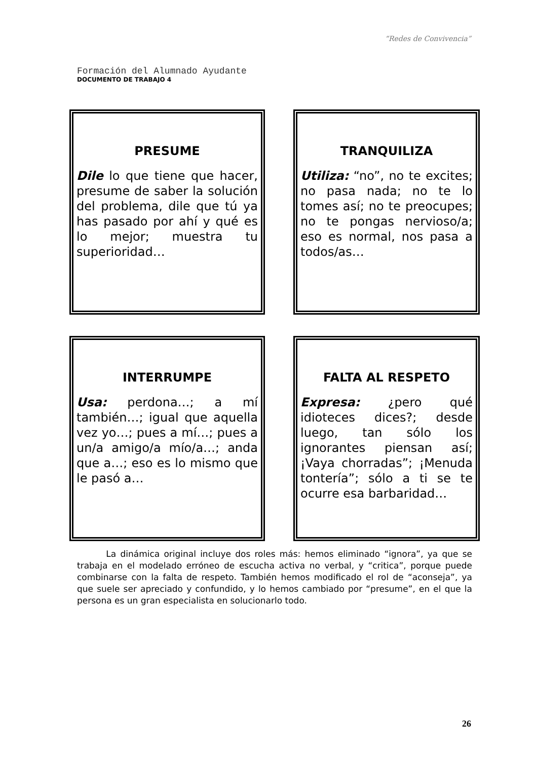“Redes de Convivencia”
Formación del Alumnado Ayudante
DOCUMENTO DE TRABAJO 4
PRESUME
Dile lo que tiene que hacer, presume de saber la solución del problema, dile que tú ya has pasado por ahí y qué es lo mejor; muestra tu superioridad…
TRANQUILIZA
Utiliza: “no”, no te excites; no pasa nada; no te lo tomes así; no te preocupes; no te pongas nervioso/a; eso es normal, nos pasa a todos/as…
INTERRUMPE
Usa: perdona…; a mí también…; igual que aquella vez yo…; pues a mí…; pues a un/a amigo/a mío/a…; anda que a…; eso es lo mismo que le pasó a…
FALTA AL RESPETO
Expresa: ¿pero qué idioteces dices?; desde luego, tan sólo los ignorantes piensan así; ¡Vaya chorradas”; ¡Menuda tontería”; sólo a ti se te ocurre esa barbaridad…
La dinámica original incluye dos roles más: hemos eliminado “ignora”, ya que se trabaja en el modelado erróneo de escucha activa no verbal, y “critica”, porque puede combinarse con la falta de respeto. También hemos modificado el rol de “aconseja”, ya que suele ser apreciado y confundido, y lo hemos cambiado por “presume”, en el que la persona es un gran especialista en solucionarlo todo.
26